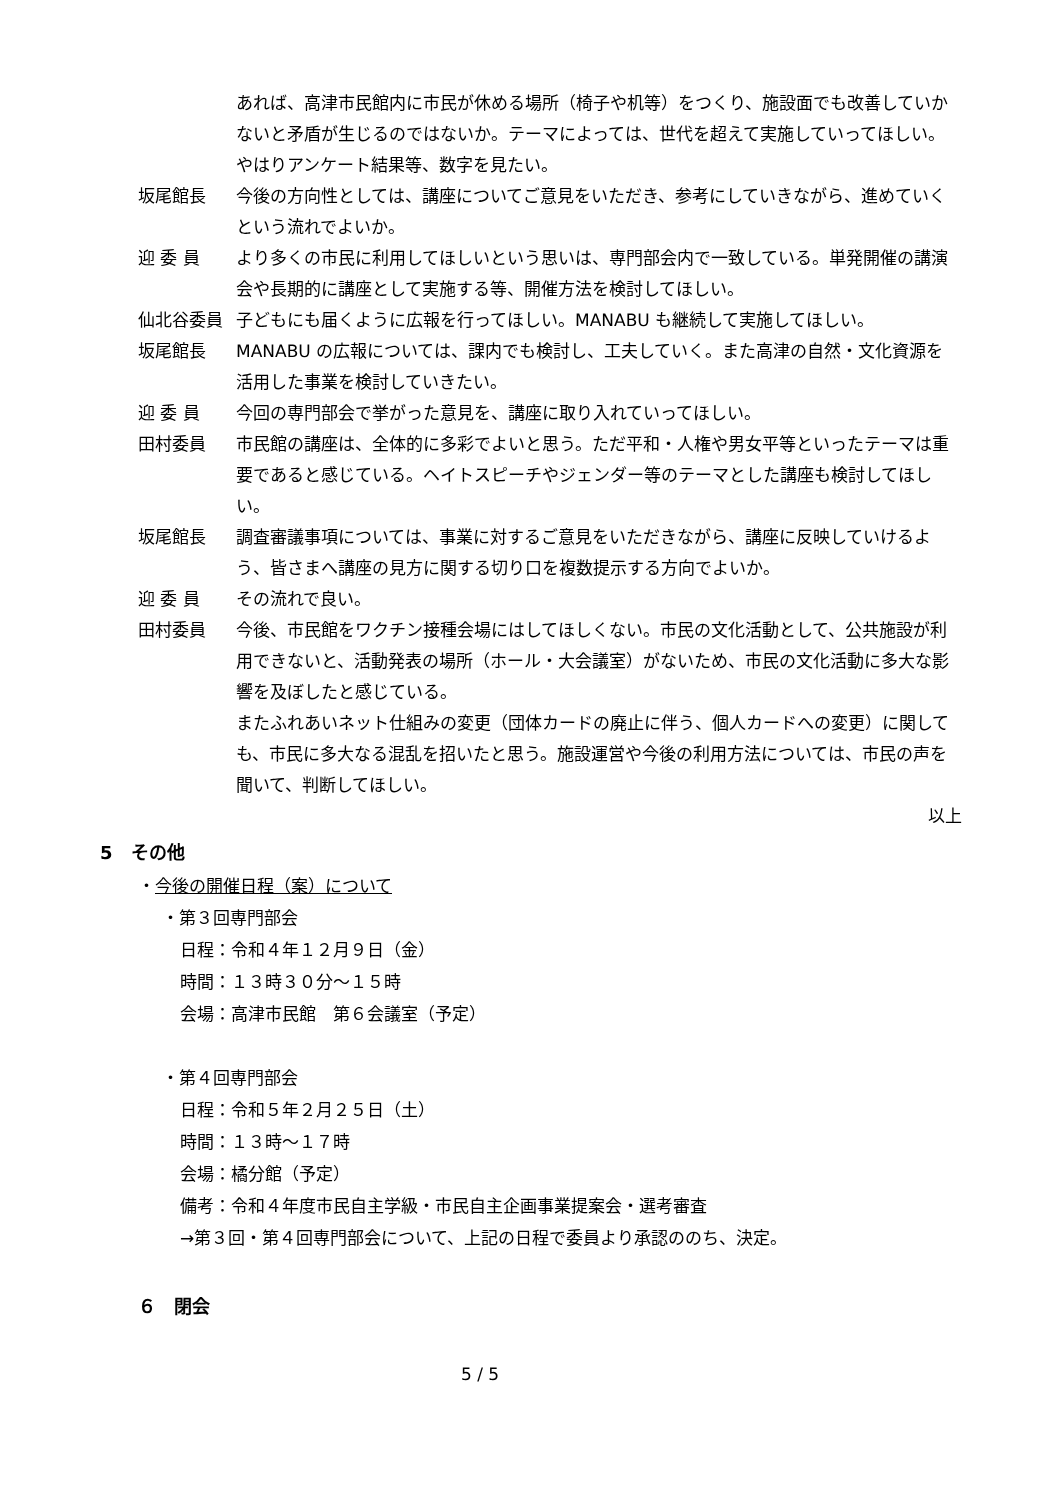あれば、高津市民館内に市民が休める場所（椅子や机等）をつくり、施設面でも改善していかないと矛盾が生じるのではないか。テーマによっては、世代を超えて実施していってほしい。やはりアンケート結果等、数字を見たい。
坂尾館長 今後の方向性としては、講座についてご意見をいただき、参考にしていきながら、進めていくという流れでよいか。
迎 委 員 より多くの市民に利用してほしいという思いは、専門部会内で一致している。単発開催の講演会や長期的に講座として実施する等、開催方法を検討してほしい。
仙北谷委員 子どもにも届くように広報を行ってほしい。MANABU も継続して実施してほしい。
坂尾館長 MANABU の広報については、課内でも検討し、工夫していく。また高津の自然・文化資源を活用した事業を検討していきたい。
迎 委 員 今回の専門部会で挙がった意見を、講座に取り入れていってほしい。
田村委員 市民館の講座は、全体的に多彩でよいと思う。ただ平和・人権や男女平等といったテーマは重要であると感じている。ヘイトスピーチやジェンダー等のテーマとした講座も検討してほしい。
坂尾館長 調査審議事項については、事業に対するご意見をいただきながら、講座に反映していけるよう、皆さまへ講座の見方に関する切り口を複数提示する方向でよいか。
迎 委 員 その流れで良い。
田村委員 今後、市民館をワクチン接種会場にはしてほしくない。市民の文化活動として、公共施設が利用できないと、活動発表の場所（ホール・大会議室）がないため、市民の文化活動に多大な影響を及ぼしたと感じている。
またふれあいネット仕組みの変更（団体カードの廃止に伴う、個人カードへの変更）に関しても、市民に多大なる混乱を招いたと思う。施設運営や今後の利用方法については、市民の声を聞いて、判断してほしい。
以上
5　その他
・今後の開催日程（案）について
・第３回専門部会
日程：令和４年１２月９日（金）
時間：１３時３０分～１５時
会場：高津市民館　第６会議室（予定）
・第４回専門部会
日程：令和５年２月２５日（土）
時間：１３時～１７時
会場：橘分館（予定）
備考：令和４年度市民自主学級・市民自主企画事業提案会・選考審査
→第３回・第４回専門部会について、上記の日程で委員より承認ののち、決定。
６　閉会
5 / 5